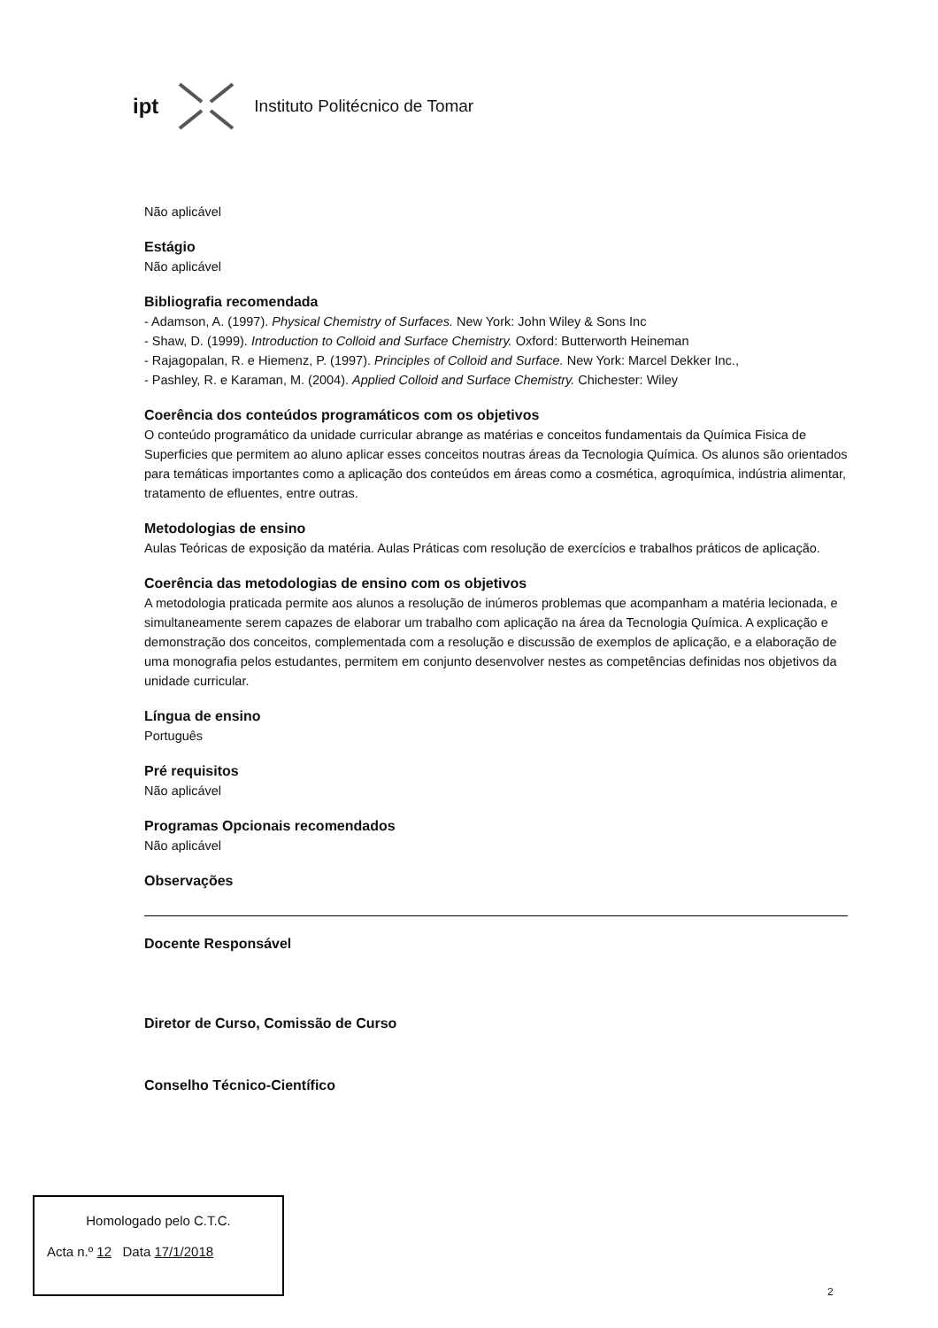ipt Instituto Politécnico de Tomar
Não aplicável
Estágio
Não aplicável
Bibliografia recomendada
- Adamson, A. (1997). Physical Chemistry of Surfaces. New York: John Wiley & Sons Inc
- Shaw, D. (1999). Introduction to Colloid and Surface Chemistry. Oxford: Butterworth Heineman
- Rajagopalan, R. e Hiemenz, P. (1997). Principles of Colloid and Surface. New York: Marcel Dekker Inc.,
- Pashley, R. e Karaman, M. (2004). Applied Colloid and Surface Chemistry. Chichester: Wiley
Coerência dos conteúdos programáticos com os objetivos
O conteúdo programático da unidade curricular abrange as matérias e conceitos fundamentais da Química Fisica de Superficies que permitem ao aluno aplicar esses conceitos noutras áreas da Tecnologia Química. Os alunos são orientados para temáticas importantes como a aplicação dos conteúdos em áreas como a cosmética, agroquímica, indústria alimentar, tratamento de efluentes, entre outras.
Metodologias de ensino
Aulas Teóricas de exposição da matéria. Aulas Práticas com resolução de exercícios e trabalhos práticos de aplicação.
Coerência das metodologias de ensino com os objetivos
A metodologia praticada permite aos alunos a resolução de inúmeros problemas que acompanham a matéria lecionada, e simultaneamente serem capazes de elaborar um trabalho com aplicação na área da Tecnologia Química. A explicação e demonstração dos conceitos, complementada com a resolução e discussão de exemplos de aplicação, e a elaboração de uma monografia pelos estudantes, permitem em conjunto desenvolver nestes as competências definidas nos objetivos da unidade curricular.
Língua de ensino
Português
Pré requisitos
Não aplicável
Programas Opcionais recomendados
Não aplicável
Observações
Docente Responsável
Diretor de Curso, Comissão de Curso
Conselho Técnico-Científico
Homologado pelo C.T.C.
Acta n.º 12 Data 17/1/2018
2